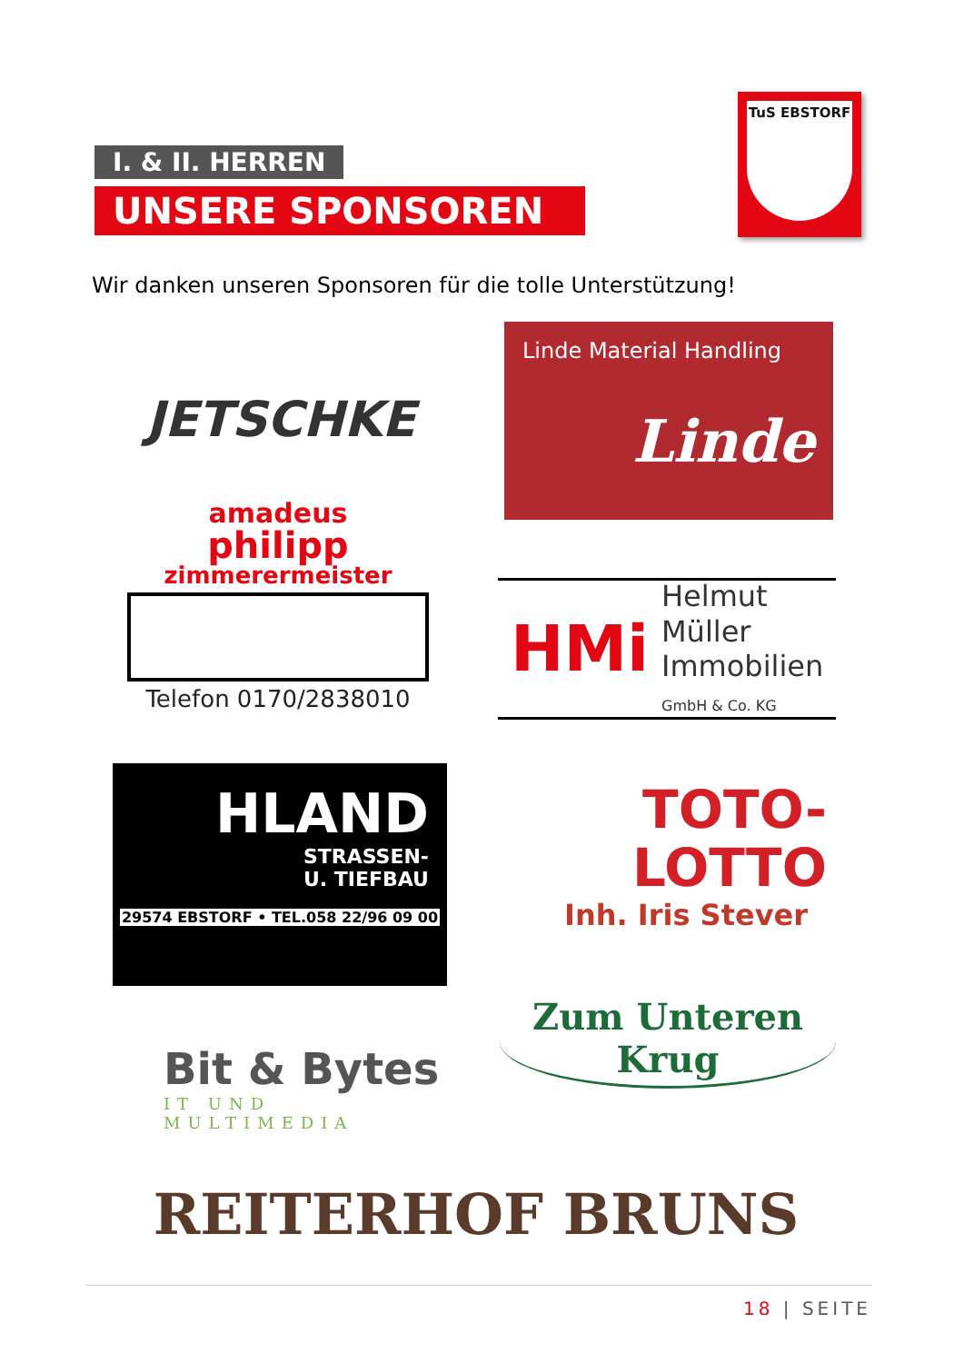I. & II. HERREN
UNSERE SPONSOREN
TuS EBSTORF
Wir danken unseren Sponsoren für die tolle Unterstützung!
JETSCHKE
Linde Material Handling
Linde
amadeus
philipp
zimmerermeister
Telefon 0170/2838010
HMi
Helmut
Müller
Immobilien
GmbH & Co. KG
HLAND
STRASSEN-
U. TIEFBAU
29574 EBSTORF • TEL.058 22/96 09 00
TOTO-
LOTTO
Inh. Iris Stever
Zum Unteren Krug
Bit & Bytes
IT UND MULTIMEDIA
REITERHOF BRUNS
18 | SEITE